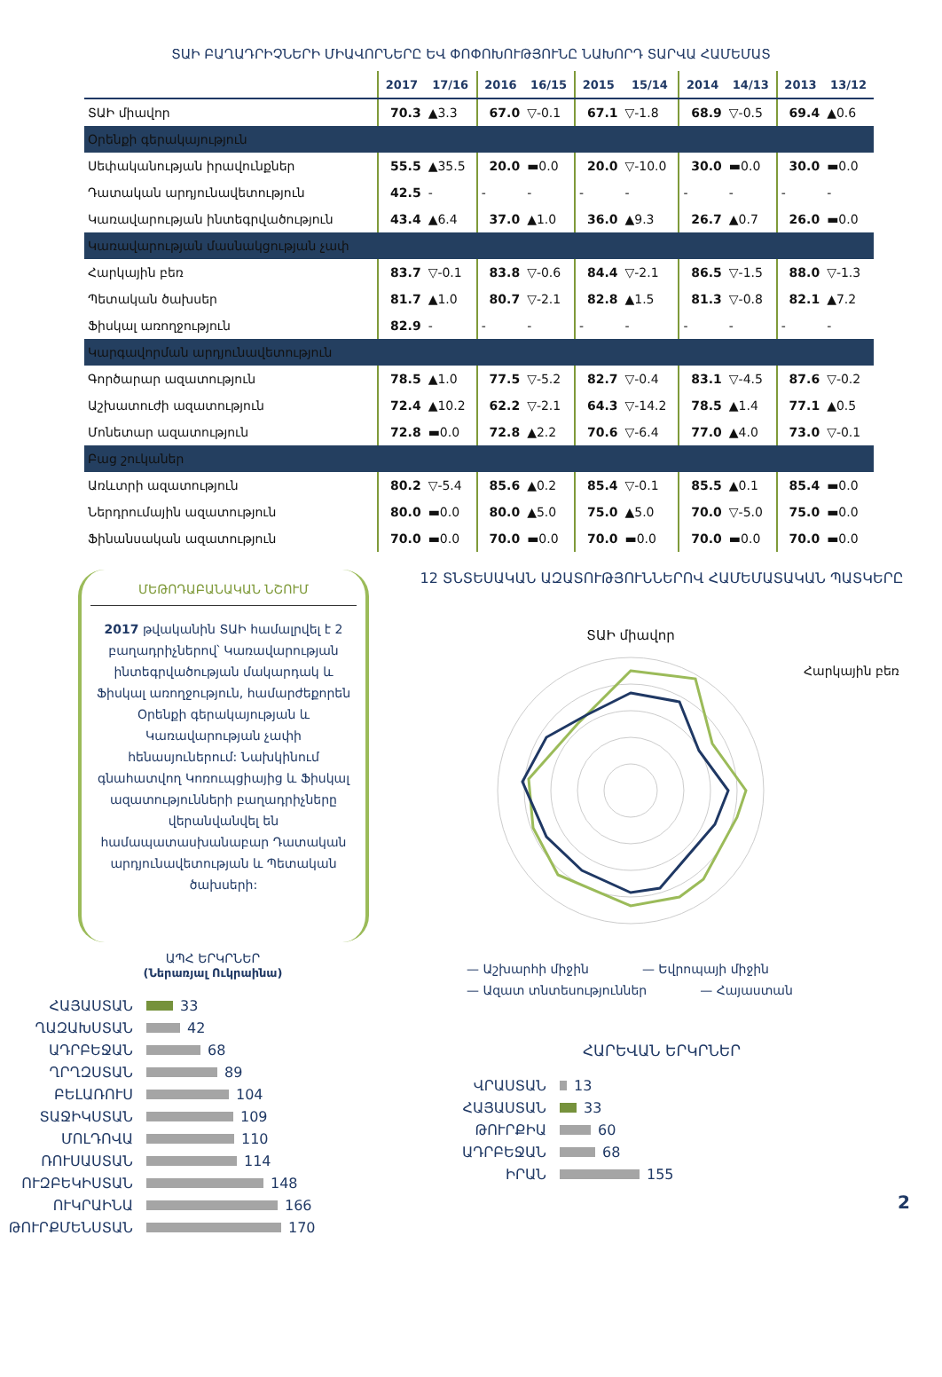ՏԱԻ ԲԱՂԱԴՐԻՉՆԵՐԻ ՄԻԱՎՈՐՆԵՐԸ ԵՎ ՓՈՓՈԽՈՒԹՅՈՒՆԸ ՆԱԽՈՐԴ ՏԱՐՎԱ ՀԱՄԵՄԱՏ
| | 2017 | 17/16 | 2016 | 16/15 | 2015 | 15/14 | 2014 | 14/13 | 2013 | 13/12 |
| --- | --- | --- | --- | --- | --- | --- | --- | --- | --- | --- |
| ՏԱԻ միավոր | 70.3 | ▲3.3 | 67.0 | ▽-0.1 | 67.1 | ▽-1.8 | 68.9 | ▽-0.5 | 69.4 | ▲0.6 |
| Օրենքի գերակայություն | | | | | | | | | | |
| Սեփականության իրավունքներ | 55.5 | ▲35.5 | 20.0 | ▬0.0 | 20.0 | ▽-10.0 | 30.0 | ▬0.0 | 30.0 | ▬0.0 |
| Դատական արդյունավետություն | 42.5 | - | - | - | - | - | - | - | - | - |
| Կառավարության ինտեգրվածություն | 43.4 | ▲6.4 | 37.0 | ▲1.0 | 36.0 | ▲9.3 | 26.7 | ▲0.7 | 26.0 | ▬0.0 |
| Կառավարության մասնակցության չափ | | | | | | | | | | |
| Հարկային բեռ | 83.7 | ▽-0.1 | 83.8 | ▽-0.6 | 84.4 | ▽-2.1 | 86.5 | ▽-1.5 | 88.0 | ▽-1.3 |
| Պետական ծախսեր | 81.7 | ▲1.0 | 80.7 | ▽-2.1 | 82.8 | ▲1.5 | 81.3 | ▽-0.8 | 82.1 | ▲7.2 |
| Ֆիսկալ առողջություն | 82.9 | - | - | - | - | - | - | - | - | - |
| Կարգավորման արդյունավետություն | | | | | | | | | | |
| Գործարար ազատություն | 78.5 | ▲1.0 | 77.5 | ▽-5.2 | 82.7 | ▽-0.4 | 83.1 | ▽-4.5 | 87.6 | ▽-0.2 |
| Աշխատուժի ազատություն | 72.4 | ▲10.2 | 62.2 | ▽-2.1 | 64.3 | ▽-14.2 | 78.5 | ▲1.4 | 77.1 | ▲0.5 |
| Մոնետար ազատություն | 72.8 | ▬0.0 | 72.8 | ▲2.2 | 70.6 | ▽-6.4 | 77.0 | ▲4.0 | 73.0 | ▽-0.1 |
| Բաց շուկաներ | | | | | | | | | | |
| Առևտրի ազատություն | 80.2 | ▽-5.4 | 85.6 | ▲0.2 | 85.4 | ▽-0.1 | 85.5 | ▲0.1 | 85.4 | ▬0.0 |
| Ներդրումային ազատություն | 80.0 | ▬0.0 | 80.0 | ▲5.0 | 75.0 | ▲5.0 | 70.0 | ▽-5.0 | 75.0 | ▬0.0 |
| Ֆինանսական ազատություն | 70.0 | ▬0.0 | 70.0 | ▬0.0 | 70.0 | ▬0.0 | 70.0 | ▬0.0 | 70.0 | ▬0.0 |
ՄԵԹՈԴԱԲԱՆԱԿԱՆ ՆՇՈՒՄ
2017 թվականին ՏԱԻ համալրվել է 2 բաղադրիչներով՝ Կառավարության ինտեգրվածության մակարդակ և Ֆիսկալ առողջություն, համարժեքորեն Օրենքի գերակայության և Կառավարության չափի հենասյուներում: Նախկինում գնահատվող Կոռուպցիայից և Ֆիսկալ ազատությունների բաղադրիչները վերանվանվել են համապատասխանաբար Դատական արդյունավետության և Պետական ծախսերի:
ԱՊՀ ԵՐԿՐՆԵՐ
(Ներառյալ Ուկրաինա)
ՀԱՅԱՍՏԱՆ 33
ՂԱԶԱԽՍՏԱՆ 42
ԱԴՐԲԵՋԱՆ 68
ՂՐՂԶՍՏԱՆ 89
ԲԵԼԱՌՈՒՍ 104
ՏԱՋԻԿՍՏԱՆ 109
ՄՈԼԴՈՎԱ 110
ՌՈՒՍԱՍՏԱՆ 114
ՈՒԶԲԵԿԻՍՏԱՆ 148
ՈՒԿՐԱԻՆԱ 166
ԹՈՒՐՔՄԵՆՍՏԱՆ 170
12 ՏՆՏԵՍԱԿԱՆ ԱԶԱՏՈՒԹՅՈՒՆՆԵՐՈՎ ՀԱՄԵՄԱՏԱԿԱՆ ՊԱՏԿԵՐԸ
ՏԱԻ միավոր
Հարկային բեռ
— Աշխարհի միջին — Եվրոպայի միջին — Ազատ տնտեսություններ — Հայաստան
ՀԱՐԵՎԱՆ ԵՐԿՐՆԵՐ
ՎՐԱՍՏԱՆ 13
ՀԱՅԱՍՏԱՆ 33
ԹՈՒՐՔԻԱ 60
ԱԴՐԲԵՋԱՆ 68
ԻՐԱՆ 155
2